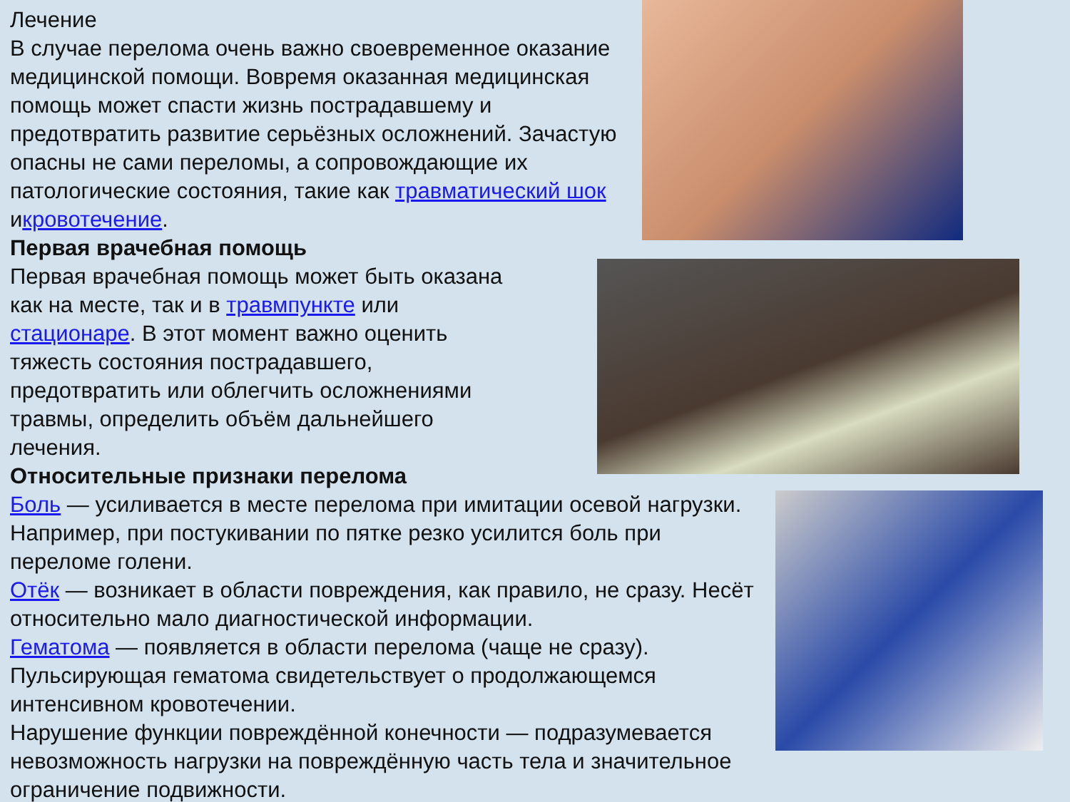Лечение
В случае перелома очень важно своевременное оказание медицинской помощи. Вовремя оказанная медицинская помощь может спасти жизнь пострадавшему и предотвратить развитие серьёзных осложнений. Зачастую опасны не сами переломы, а сопровождающие их патологические состояния, такие как травматический шок икровотечение.
Первая врачебная помощь
Первая врачебная помощь может быть оказана как на месте, так и в травмпункте или стационаре. В этот момент важно оценить тяжесть состояния пострадавшего, предотвратить или облегчить осложнениями травмы, определить объём дальнейшего лечения.
Относительные признаки перелома
Боль — усиливается в месте перелома при имитации осевой нагрузки. Например, при постукивании по пятке резко усилится боль при переломе голени.
Отёк — возникает в области повреждения, как правило, не сразу. Несёт относительно мало диагностической информации.
Гематома — появляется в области перелома (чаще не сразу). Пульсирующая гематома свидетельствует о продолжающемся интенсивном кровотечении.
Нарушение функции повреждённой конечности — подразумевается невозможность нагрузки на повреждённую часть тела и значительное ограничение подвижности.